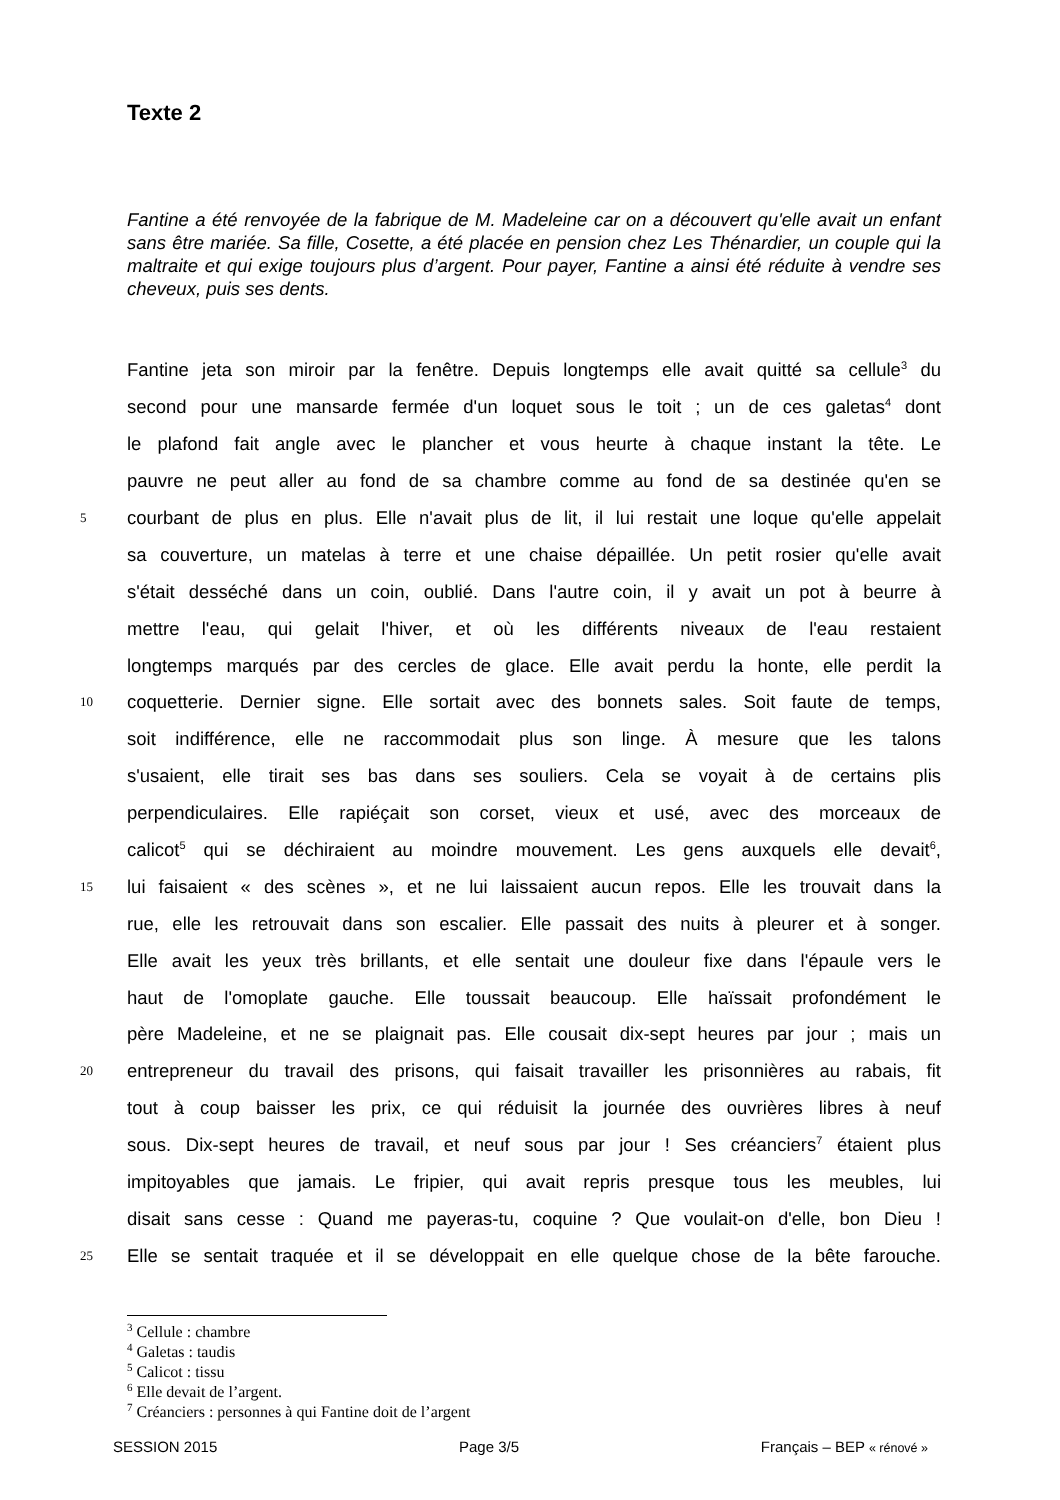Texte 2
Fantine a été renvoyée de la fabrique de M. Madeleine car on a découvert qu'elle avait un enfant sans être mariée. Sa fille, Cosette, a été placée en pension chez Les Thénardier, un couple qui la maltraite et qui exige toujours plus d’argent. Pour payer, Fantine a ainsi été réduite à vendre ses cheveux, puis ses dents.
Fantine jeta son miroir par la fenêtre. Depuis longtemps elle avait quitté sa cellule<sup>3</sup> du
second pour une mansarde fermée d'un loquet sous le toit ; un de ces galetas<sup>4</sup> dont
le plafond fait angle avec le plancher et vous heurte à chaque instant la tête. Le
pauvre ne peut aller au fond de sa chambre comme au fond de sa destinée qu'en se
5 courbant de plus en plus. Elle n'avait plus de lit, il lui restait une loque qu'elle appelait
sa couverture, un matelas à terre et une chaise dépaillée. Un petit rosier qu'elle avait
s'était desséché dans un coin, oublié. Dans l'autre coin, il y avait un pot à beurre à
mettre l'eau, qui gelait l'hiver, et où les différents niveaux de l'eau restaient
longtemps marqués par des cercles de glace. Elle avait perdu la honte, elle perdit la
10 coquetterie. Dernier signe. Elle sortait avec des bonnets sales. Soit faute de temps,
soit indifférence, elle ne raccommodait plus son linge. À mesure que les talons
s'usaient, elle tirait ses bas dans ses souliers. Cela se voyait à de certains plis
perpendiculaires. Elle rapiéçait son corset, vieux et usé, avec des morceaux de
calicot<sup>5</sup> qui se déchiraient au moindre mouvement. Les gens auxquels elle devait<sup>6</sup>,
15 lui faisaient « des scènes », et ne lui laissaient aucun repos. Elle les trouvait dans la
rue, elle les retrouvait dans son escalier. Elle passait des nuits à pleurer et à songer.
Elle avait les yeux très brillants, et elle sentait une douleur fixe dans l'épaule vers le
haut de l'omoplate gauche. Elle toussait beaucoup. Elle haïssait profondément le
père Madeleine, et ne se plaignait pas. Elle cousait dix-sept heures par jour ; mais un
20 entrepreneur du travail des prisons, qui faisait travailler les prisonnières au rabais, fit
tout à coup baisser les prix, ce qui réduisit la journée des ouvrières libres à neuf
sous. Dix-sept heures de travail, et neuf sous par jour ! Ses créanciers<sup>7</sup> étaient plus
impitoyables que jamais. Le fripier, qui avait repris presque tous les meubles, lui
disait sans cesse : Quand me payeras-tu, coquine ? Que voulait-on d'elle, bon Dieu !
25 Elle se sentait traquée et il se développait en elle quelque chose de la bête farouche.
<sup>3</sup> Cellule : chambre
<sup>4</sup> Galetas : taudis
<sup>5</sup> Calicot : tissu
<sup>6</sup> Elle devait de l’argent.
<sup>7</sup> Créanciers : personnes à qui Fantine doit de l’argent
SESSION 2015 Page 3/5 Français – BEP « rénové »